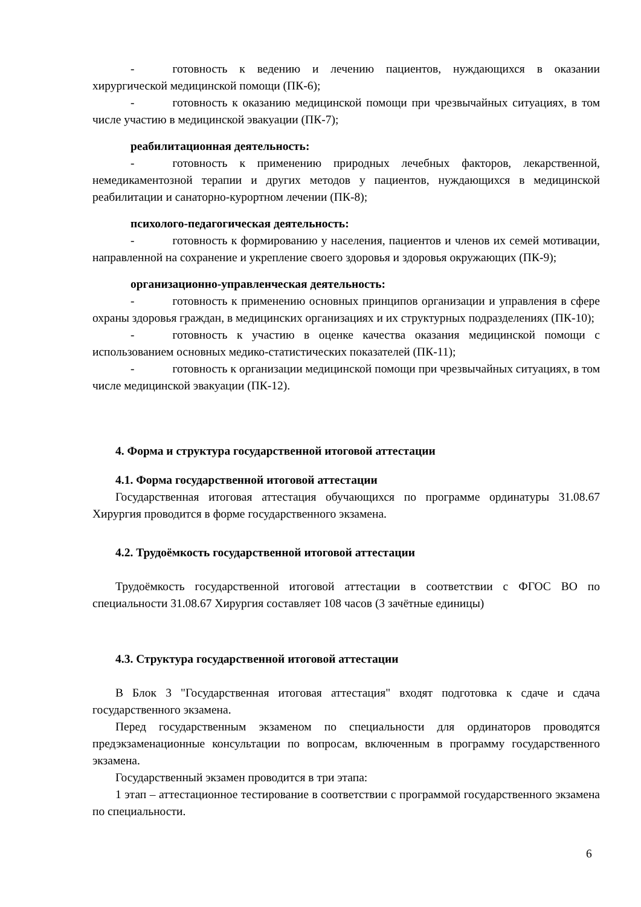- готовность к ведению и лечению пациентов, нуждающихся в оказании хирургической медицинской помощи (ПК-6);
- готовность к оказанию медицинской помощи при чрезвычайных ситуациях, в том числе участию в медицинской эвакуации (ПК-7);
реабилитационная деятельность:
- готовность к применению природных лечебных факторов, лекарственной, немедикаментозной терапии и других методов у пациентов, нуждающихся в медицинской реабилитации и санаторно-курортном лечении (ПК-8);
психолого-педагогическая деятельность:
- готовность к формированию у населения, пациентов и членов их семей мотивации, направленной на сохранение и укрепление своего здоровья и здоровья окружающих (ПК-9);
организационно-управленческая деятельность:
- готовность к применению основных принципов организации и управления в сфере охраны здоровья граждан, в медицинских организациях и их структурных подразделениях (ПК-10);
- готовность к участию в оценке качества оказания медицинской помощи с использованием основных медико-статистических показателей (ПК-11);
- готовность к организации медицинской помощи при чрезвычайных ситуациях, в том числе медицинской эвакуации (ПК-12).
4. Форма и структура государственной итоговой аттестации
4.1. Форма государственной итоговой аттестации
Государственная итоговая аттестация обучающихся по программе ординатуры 31.08.67 Хирургия проводится в форме государственного экзамена.
4.2. Трудоёмкость государственной итоговой аттестации
Трудоёмкость государственной итоговой аттестации в соответствии с ФГОС ВО по специальности 31.08.67 Хирургия составляет 108 часов (3 зачётные единицы)
4.3. Структура государственной итоговой аттестации
В Блок 3 "Государственная итоговая аттестация" входят подготовка к сдаче и сдача государственного экзамена.
Перед государственным экзаменом по специальности для ординаторов проводятся предэкзаменационные консультации по вопросам, включенным в программу государственного экзамена.
Государственный экзамен проводится в три этапа:
1 этап – аттестационное тестирование в соответствии с программой государственного экзамена по специальности.
6